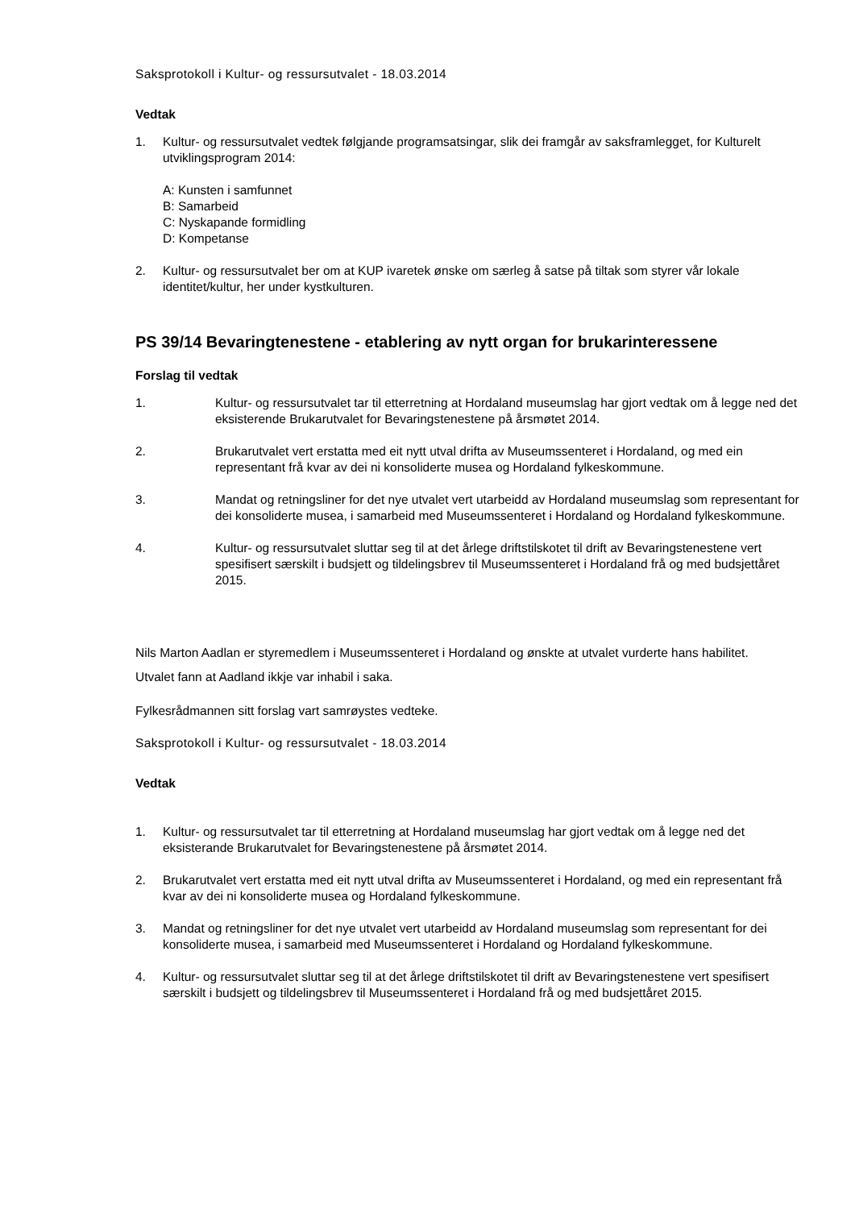Saksprotokoll i Kultur- og ressursutvalet - 18.03.2014
Vedtak
1. Kultur- og ressursutvalet vedtek følgjande programsatsingar, slik dei framgår av saksframlegget, for Kulturelt utviklingsprogram 2014:
A: Kunsten i samfunnet
B: Samarbeid
C: Nyskapande formidling
D: Kompetanse
2. Kultur- og ressursutvalet ber om at KUP ivaretek ønske om særleg å satse på tiltak som styrer vår lokale identitet/kultur, her under kystkulturen.
PS 39/14 Bevaringtenestene - etablering av nytt organ for brukarinteressene
Forslag til vedtak
1. Kultur- og ressursutvalet tar til etterretning at Hordaland museumslag har gjort vedtak om å legge ned det eksisterende Brukarutvalet for Bevaringstenestene på årsmøtet 2014.
2. Brukarutvalet vert erstatta med eit nytt utval drifta av Museumssenteret i Hordaland, og med ein representant frå kvar av dei ni konsoliderte musea og Hordaland fylkeskommune.
3. Mandat og retningsliner for det nye utvalet vert utarbeidd av Hordaland museumslag som representant for dei konsoliderte musea, i samarbeid med Museumssenteret i Hordaland og Hordaland fylkeskommune.
4. Kultur- og ressursutvalet sluttar seg til at det årlege driftstilskotet til drift av Bevaringstenestene vert spesifisert særskilt i budsjett og tildelingsbrev til Museumssenteret i Hordaland frå og med budsjettåret 2015.
Nils Marton Aadlan er styremedlem i Museumssenteret i Hordaland og ønskte at utvalet vurderte hans habilitet.
Utvalet fann at Aadland ikkje var inhabil i saka.
Fylkesrådmannen sitt forslag vart samrøystes vedteke.
Saksprotokoll i Kultur- og ressursutvalet - 18.03.2014
Vedtak
1. Kultur- og ressursutvalet tar til etterretning at Hordaland museumslag har gjort vedtak om å legge ned det eksisterande Brukarutvalet for Bevaringstenestene på årsmøtet 2014.
2. Brukarutvalet vert erstatta med eit nytt utval drifta av Museumssenteret i Hordaland, og med ein representant frå kvar av dei ni konsoliderte musea og Hordaland fylkeskommune.
3. Mandat og retningsliner for det nye utvalet vert utarbeidd av Hordaland museumslag som representant for dei konsoliderte musea, i samarbeid med Museumssenteret i Hordaland og Hordaland fylkeskommune.
4. Kultur- og ressursutvalet sluttar seg til at det årlege driftstilskotet til drift av Bevaringstenestene vert spesifisert særskilt i budsjett og tildelingsbrev til Museumssenteret i Hordaland frå og med budsjettåret 2015.